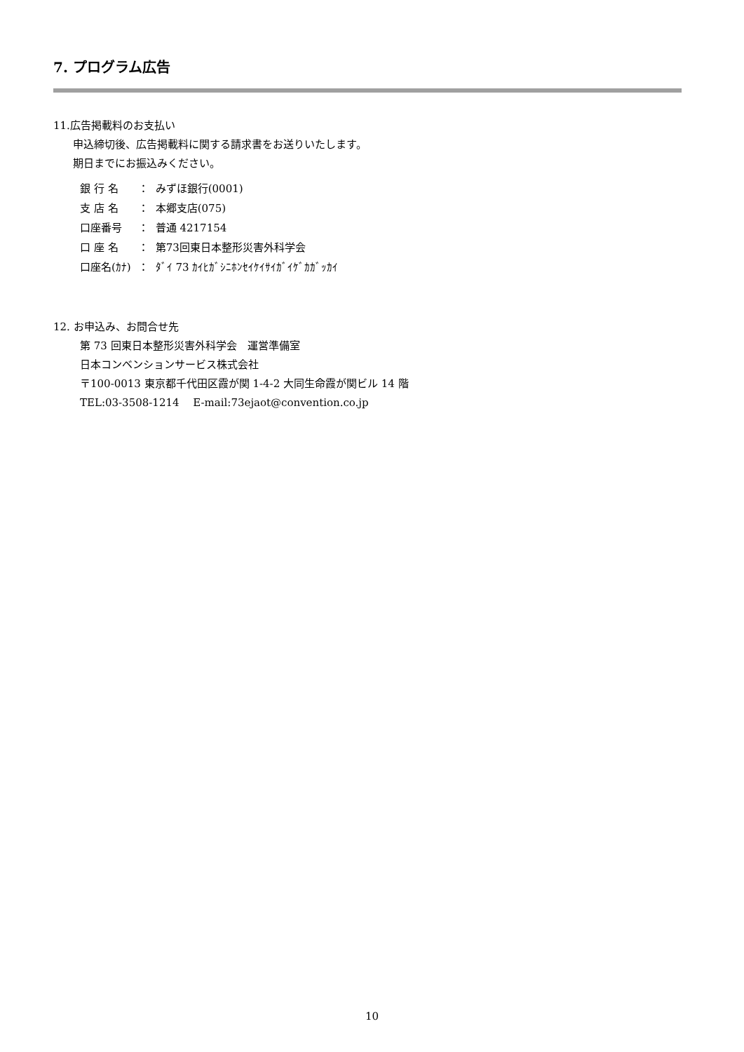7. プログラム広告
11.広告掲載料のお支払い
申込締切後、広告掲載料に関する請求書をお送りいたします。
期日までにお振込みください。
| 銀 行 名 | ： | みずほ銀行(0001) |
| 支 店 名 | ： | 本郷支店(075) |
| 口座番号 | ： | 普通 4217154 |
| 口 座 名 | ： | 第73回東日本整形災害外科学会 |
| 口座名(ｶﾅ) | ： | ﾀﾞｲ 73 ｶｲﾋｶﾞｼﾆﾎﾝｾｲｹｲｻｲｶﾞｲｹﾞｶｶﾞｯｶｲ |
12. お申込み、お問合せ先
第 73 回東日本整形災害外科学会　運営準備室
日本コンベンションサービス株式会社
〒100-0013 東京都千代田区霞が関 1-4-2 大同生命霞が関ビル 14 階
TEL:03-3508-1214　 E-mail:73ejaot@convention.co.jp
10